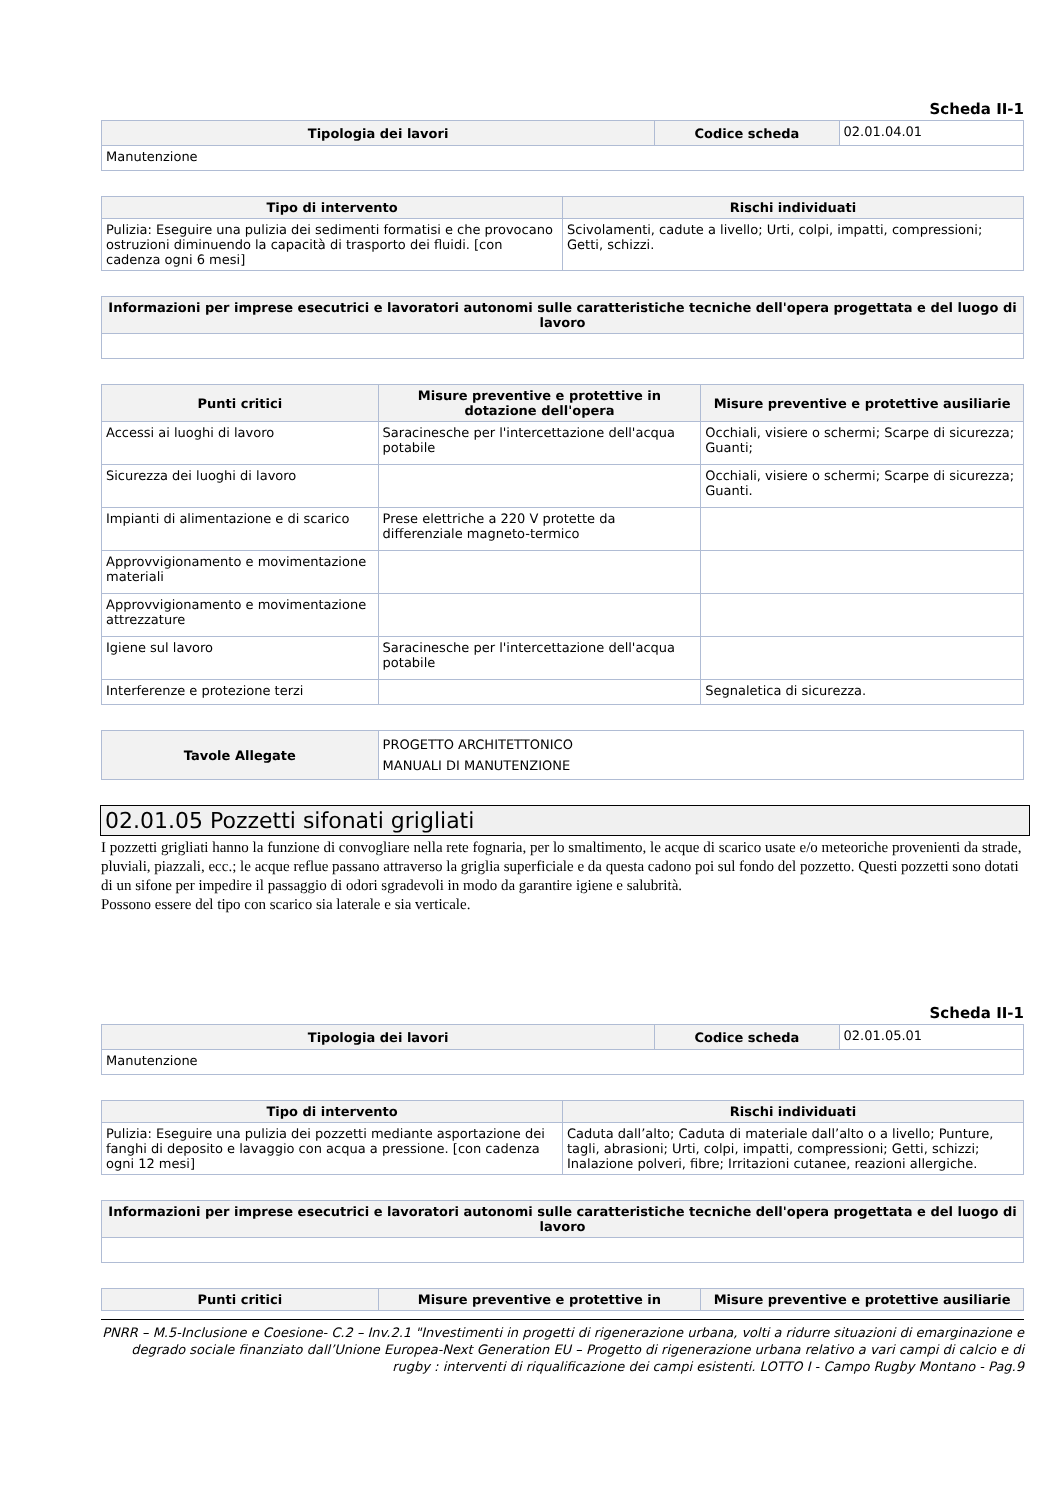Scheda II-1
| Tipologia dei lavori | Codice scheda | 02.01.04.01 |
| Manutenzione | | |
| Tipo di intervento | Rischi individuati |
| --- | --- |
| Pulizia: Eseguire una pulizia dei sedimenti formatisi e che provocano ostruzioni diminuendo la capacità di trasporto dei fluidi. [con cadenza ogni 6 mesi] | Scivolamenti, cadute a livello; Urti, colpi, impatti, compressioni; Getti, schizzi. |
| Informazioni per imprese esecutrici e lavoratori autonomi sulle caratteristiche tecniche dell'opera progettata e del luogo di lavoro |
| --- |
| Punti critici | Misure preventive e protettive in dotazione dell'opera | Misure preventive e protettive ausiliarie |
| --- | --- | --- |
| Accessi ai luoghi di lavoro | Saracinesche per l'intercettazione dell'acqua potabile | Occhiali, visiere o schermi; Scarpe di sicurezza; Guanti; |
| Sicurezza dei luoghi di lavoro | | Occhiali, visiere o schermi; Scarpe di sicurezza; Guanti. |
| Impianti di alimentazione e di scarico | Prese elettriche a 220 V protette da differenziale magneto-termico | |
| Approvvigionamento e movimentazione materiali | | |
| Approvvigionamento e movimentazione attrezzature | | |
| Igiene sul lavoro | Saracinesche per l'intercettazione dell'acqua potabile | |
| Interferenze e protezione terzi | | Segnaletica di sicurezza. |
| Tavole Allegate | PROGETTO ARCHITETTONICO MANUALI DI MANUTENZIONE |
02.01.05 Pozzetti sifonati grigliati
I pozzetti grigliati hanno la funzione di convogliare nella rete fognaria, per lo smaltimento, le acque di scarico usate e/o meteoriche provenienti da strade, pluviali, piazzali, ecc.; le acque reflue passano attraverso la griglia superficiale e da questa cadono poi sul fondo del pozzetto. Questi pozzetti sono dotati di un sifone per impedire il passaggio di odori sgradevoli in modo da garantire igiene e salubrità.
Possono essere del tipo con scarico sia laterale e sia verticale.
Scheda II-1
| Tipologia dei lavori | Codice scheda | 02.01.05.01 |
| Manutenzione | | |
| Tipo di intervento | Rischi individuati |
| --- | --- |
| Pulizia: Eseguire una pulizia dei pozzetti mediante asportazione dei fanghi di deposito e lavaggio con acqua a pressione. [con cadenza ogni 12 mesi] | Caduta dall’alto; Caduta di materiale dall’alto o a livello; Punture, tagli, abrasioni; Urti, colpi, impatti, compressioni; Getti, schizzi; Inalazione polveri, fibre; Irritazioni cutanee, reazioni allergiche. |
| Informazioni per imprese esecutrici e lavoratori autonomi sulle caratteristiche tecniche dell'opera progettata e del luogo di lavoro |
| --- |
| Punti critici | Misure preventive e protettive in | Misure preventive e protettive ausiliarie |
| --- | --- | --- |
PNRR – M.5-Inclusione e Coesione- C.2 – Inv.2.1 "Investimenti in progetti di rigenerazione urbana, volti a ridurre situazioni di emarginazione e degrado sociale finanziato dall’Unione Europea-Next Generation EU – Progetto di rigenerazione urbana relativo a vari campi di calcio e di rugby : interventi di riqualificazione dei campi esistenti. LOTTO I - Campo Rugby Montano - Pag.9